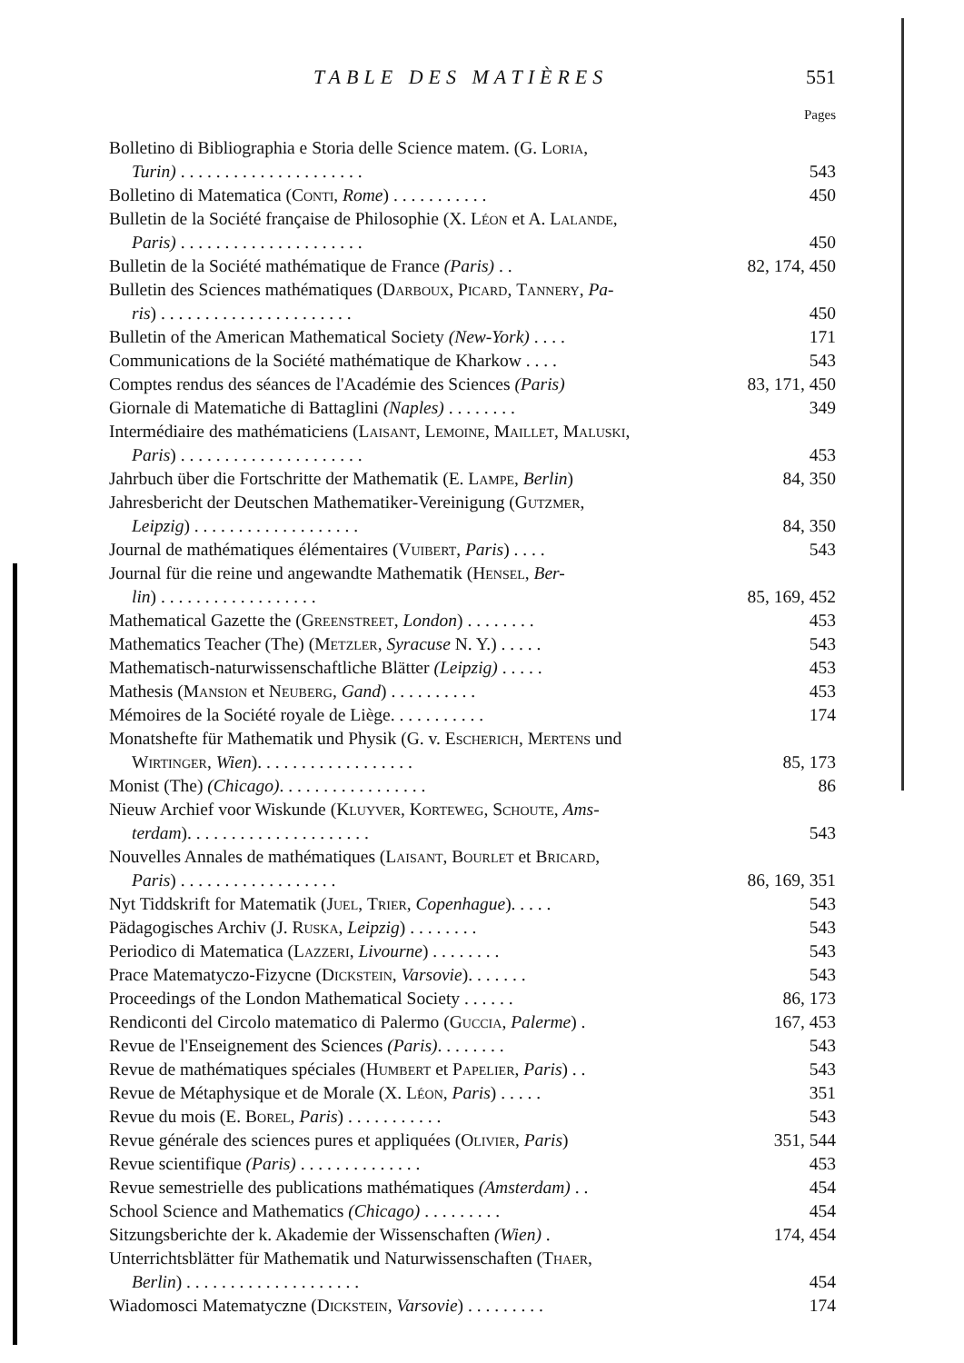TABLE DES MATIÈRES 551
Pages
Bolletino di Bibliographia e Storia delle Science matem. (G. Loria,
Turin) . . . . . . . . . . . . . . . . . . . . . 543
Bolletino di Matematica (Conti, Rome) . . . . . . . . . . . 450
Bulletin de la Société française de Philosophie (X. Léon et A. Lalande,
Paris) . . . . . . . . . . . . . . . . . . . . . 450
Bulletin de la Société mathématique de France (Paris) . . 82, 174, 450
Bulletin des Sciences mathématiques (Darboux, Picard, Tannery, Pa-
ris) . . . . . . . . . . . . . . . . . . . . . . 450
Bulletin of the American Mathematical Society (New-York) . . . . 171
Communications de la Société mathématique de Kharkow . . . . 543
Comptes rendus des séances de l'Académie des Sciences (Paris) 83, 171, 450
Giornale di Matematiche di Battaglini (Naples) . . . . . . . . 349
Intermédiaire des mathématiciens (Laisant, Lemoine, Maillet, Maluski,
Paris) . . . . . . . . . . . . . . . . . . . . . 453
Jahrbuch über die Fortschritte der Mathematik (E. Lampe, Berlin) 84, 350
Jahresbericht der Deutschen Mathematiker-Vereinigung (Gutzmer,
Leipzig) . . . . . . . . . . . . . . . . . . . 84, 350
Journal de mathématiques élémentaires (Vuibert, Paris) . . . . 543
Journal für die reine und angewandte Mathematik (Hensel, Ber-
lin) . . . . . . . . . . . . . . . . . . 85, 169, 452
Mathematical Gazette the (Greenstreet, London) . . . . . . . . 453
Mathematics Teacher (The) (Metzler, Syracuse N. Y.) . . . . . 543
Mathematisch-naturwissenschaftliche Blätter (Leipzig) . . . . . 453
Mathesis (Mansion et Neuberg, Gand) . . . . . . . . . . 453
Mémoires de la Société royale de Liège. . . . . . . . . . . 174
Monatshefte für Mathematik und Physik (G. v. Escherich, Mertens und
Wirtinger, Wien). . . . . . . . . . . . . . . . . . 85, 173
Monist (The) (Chicago). . . . . . . . . . . . . . . . . 86
Nieuw Archief voor Wiskunde (Kluyver, Korteweg, Schoute, Ams-
terdam). . . . . . . . . . . . . . . . . . . . . 543
Nouvelles Annales de mathématiques (Laisant, Bourlet et Bricard,
Paris) . . . . . . . . . . . . . . . . . . 86, 169, 351
Nyt Tiddskrift for Matematik (Juel, Trier, Copenhague). . . . . 543
Pädagogisches Archiv (J. Ruska, Leipzig) . . . . . . . . 543
Periodico di Matematica (Lazzeri, Livourne) . . . . . . . . 543
Prace Matematyczo-Fizycne (Dickstein, Varsovie). . . . . . . 543
Proceedings of the London Mathematical Society . . . . . . 86, 173
Rendiconti del Circolo matematico di Palermo (Guccia, Palerme) . 167, 453
Revue de l'Enseignement des Sciences (Paris). . . . . . . . 543
Revue de mathématiques spéciales (Humbert et Papelier, Paris) . . 543
Revue de Métaphysique et de Morale (X. Léon, Paris) . . . . . 351
Revue du mois (E. Borel, Paris) . . . . . . . . . . . 543
Revue générale des sciences pures et appliquées (Olivier, Paris) 351, 544
Revue scientifique (Paris) . . . . . . . . . . . . . . 453
Revue semestrielle des publications mathématiques (Amsterdam) . . 454
School Science and Mathematics (Chicago) . . . . . . . . . 454
Sitzungsberichte der k. Akademie der Wissenschaften (Wien) . 174, 454
Unterrichtsblätter für Mathematik und Naturwissenschaften (Thaer,
Berlin) . . . . . . . . . . . . . . . . . . . . 454
Wiadomosci Matematyczne (Dickstein, Varsovie) . . . . . . . . . 174